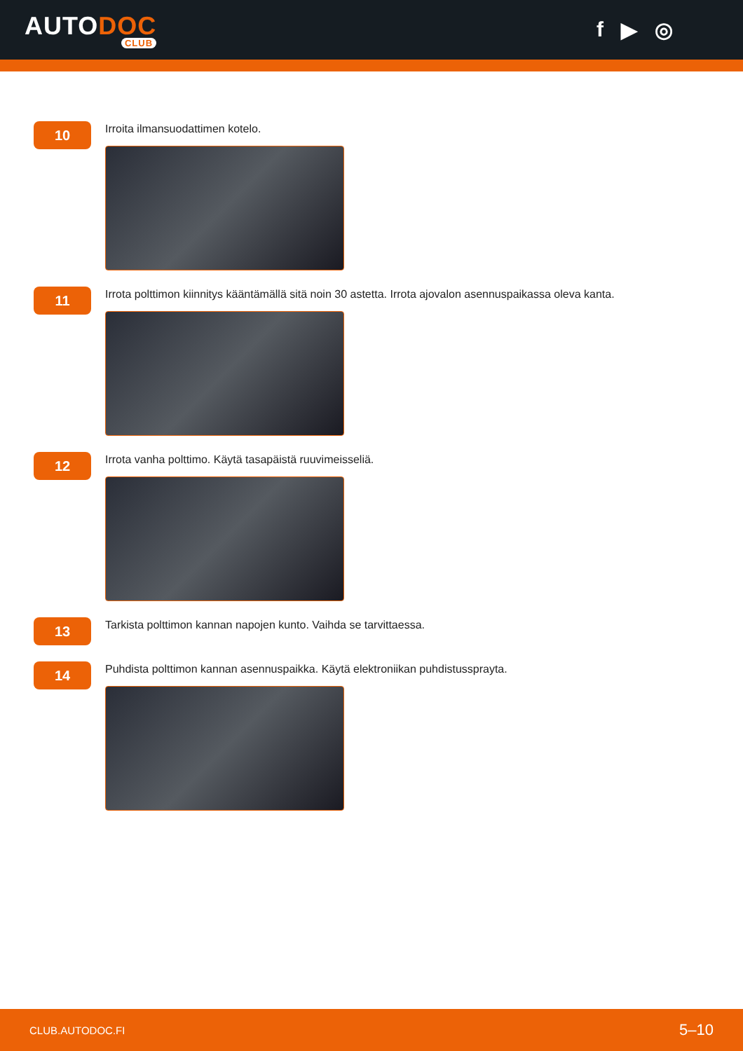AUTODOC
CLUB
f ▶ ◎
10
Irroita ilmansuodattimen kotelo.
11
Irrota polttimon kiinnitys kääntämällä sitä noin 30 astetta. Irrota ajovalon asennuspaikassa oleva kanta.
12
Irrota vanha polttimo. Käytä tasapäistä ruuvimeisseliä.
13
Tarkista polttimon kannan napojen kunto. Vaihda se tarvittaessa.
14
Puhdista polttimon kannan asennuspaikka. Käytä elektroniikan puhdistussprayta.
CLUB.AUTODOC.FI 5–10